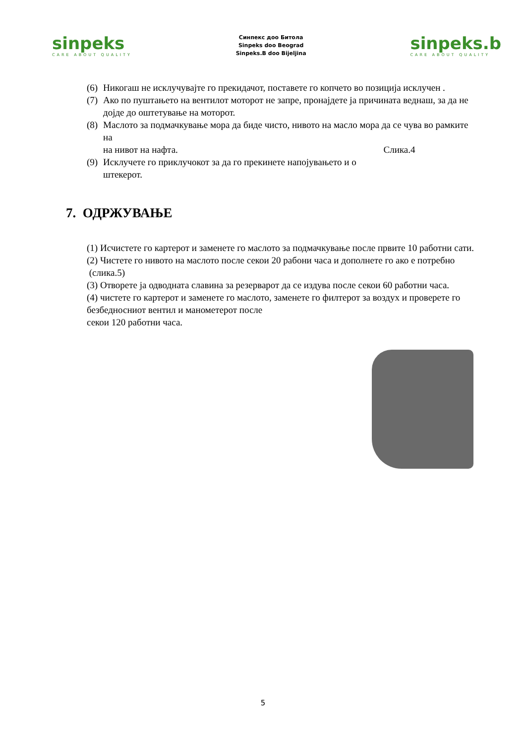sinpeks
CARE ABOUT QUALITY
Синпекс доо Битола
Sinpeks doo Beograd
Sinpeks.B doo Bijeljina
sinpeks.b
CARE ABOUT QUALITY
(6) Никогаш не исклучувајте го прекидачот, поставете го копчето во позиција исклучен .
(7) Ако по пуштањето на вентилот моторот не запре, пронајдете ја причината веднаш, за да не дојде до оштетување на моторот.
(8) Маслото за подмачкување мора да биде чисто, нивото на масло мора да се чува во рамките на
на нивот на нафта. Слика.4
(9) Исклучете го приклучокот за да го прекинете напојувањето и о
штекерот.
7. ОДРЖУВАЊЕ
(1) Исчистете го картерот и заменете го маслото за подмачкување после првите 10 работни сати.
(2) Чистете го нивото на маслото после секои 20 рабони часа и дополнете го ако е потребно (слика.5)
(3) Отворете ја одводната славина за резерварот да се издува после секои 60 работни часа.
(4) чистете го картерот и заменете го маслото, заменете го филтерот за воздух и проверете го безбедносниот вентил и манометерот после
секои 120 работни часа.
5